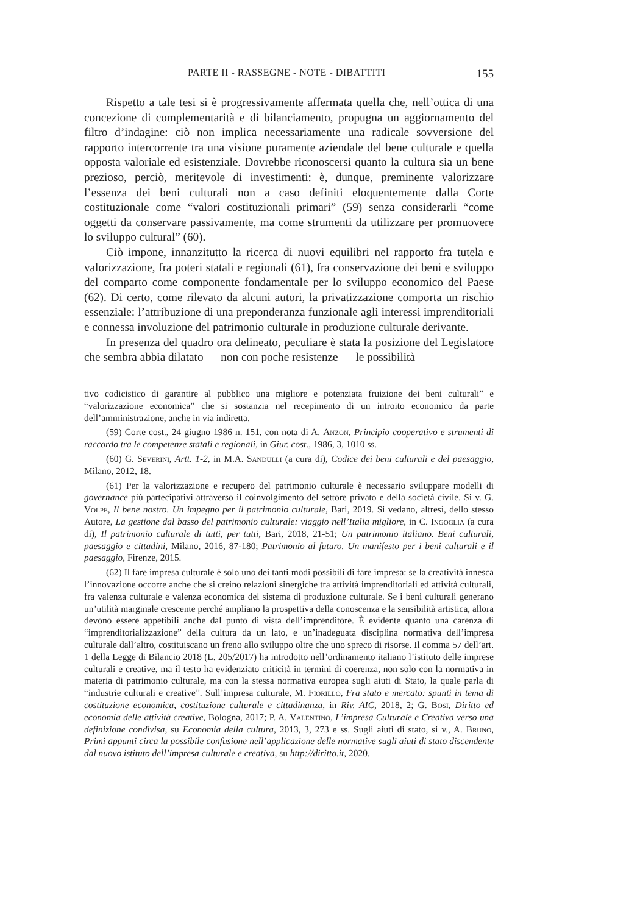PARTE II - RASSEGNE - NOTE - DIBATTITI 155
Rispetto a tale tesi si è progressivamente affermata quella che, nell’ottica di una concezione di complementarità e di bilanciamento, propugna un aggiornamento del filtro d’indagine: ciò non implica necessariamente una radicale sovversione del rapporto intercorrente tra una visione puramente aziendale del bene culturale e quella opposta valoriale ed esistenziale. Dovrebbe riconoscersi quanto la cultura sia un bene prezioso, perciò, meritevole di investimenti: è, dunque, preminente valorizzare l’essenza dei beni culturali non a caso definiti eloquentemente dalla Corte costituzionale come “valori costituzionali primari” (59) senza considerarli “come oggetti da conservare passivamente, ma come strumenti da utilizzare per promuovere lo sviluppo cultural” (60).
Ciò impone, innanzitutto la ricerca di nuovi equilibri nel rapporto fra tutela e valorizzazione, fra poteri statali e regionali (61), fra conservazione dei beni e sviluppo del comparto come componente fondamentale per lo sviluppo economico del Paese (62). Di certo, come rilevato da alcuni autori, la privatizzazione comporta un rischio essenziale: l’attribuzione di una preponderanza funzionale agli interessi imprenditoriali e connessa involuzione del patrimonio culturale in produzione culturale derivante.
In presenza del quadro ora delineato, peculiare è stata la posizione del Legislatore che sembra abbia dilatato — non con poche resistenze — le possibilità
tivo codicistico di garantire al pubblico una migliore e potenziata fruizione dei beni culturali” e “valorizzazione economica” che si sostanzia nel recepimento di un introito economico da parte dell’amministrazione, anche in via indiretta.
(59) Corte cost., 24 giugno 1986 n. 151, con nota di A. Anzon, Principio cooperativo e strumenti di raccordo tra le competenze statali e regionali, in Giur. cost., 1986, 3, 1010 ss.
(60) G. Severini, Artt. 1-2, in M.A. Sandulli (a cura di), Codice dei beni culturali e del paesaggio, Milano, 2012, 18.
(61) Per la valorizzazione e recupero del patrimonio culturale è necessario sviluppare modelli di governance più partecipativi attraverso il coinvolgimento del settore privato e della società civile. Si v. G. Volpe, Il bene nostro. Un impegno per il patrimonio culturale, Bari, 2019. Si vedano, altresì, dello stesso Autore, La gestione dal basso del patrimonio culturale: viaggio nell’Italia migliore, in C. Ingoglia (a cura di), Il patrimonio culturale di tutti, per tutti, Bari, 2018, 21-51; Un patrimonio italiano. Beni culturali, paesaggio e cittadini, Milano, 2016, 87-180; Patrimonio al futuro. Un manifesto per i beni culturali e il paesaggio, Firenze, 2015.
(62) Il fare impresa culturale è solo uno dei tanti modi possibili di fare impresa: se la creatività innesca l’innovazione occorre anche che si creino relazioni sinergiche tra attività imprenditoriali ed attività culturali, fra valenza culturale e valenza economica del sistema di produzione culturale. Se i beni culturali generano un’utilità marginale crescente perché ampliano la prospettiva della conoscenza e la sensibilità artistica, allora devono essere appetibili anche dal punto di vista dell’imprenditore. È evidente quanto una carenza di “imprenditorializzazione” della cultura da un lato, e un’inadeguata disciplina normativa dell’impresa culturale dall’altro, costituiscano un freno allo sviluppo oltre che uno spreco di risorse. Il comma 57 dell’art. 1 della Legge di Bilancio 2018 (L. 205/2017) ha introdotto nell’ordinamento italiano l’istituto delle imprese culturali e creative, ma il testo ha evidenziato criticità in termini di coerenza, non solo con la normativa in materia di patrimonio culturale, ma con la stessa normativa europea sugli aiuti di Stato, la quale parla di “industrie culturali e creative”. Sull’impresa culturale, M. Fiorillo, Fra stato e mercato: spunti in tema di costituzione economica, costituzione culturale e cittadinanza, in Riv. AIC, 2018, 2; G. Bosi, Diritto ed economia delle attività creative, Bologna, 2017; P. A. Valentino, L’impresa Culturale e Creativa verso una definizione condivisa, su Economia della cultura, 2013, 3, 273 e ss. Sugli aiuti di stato, si v., A. Bruno, Primi appunti circa la possibile confusione nell’applicazione delle normative sugli aiuti di stato discendente dal nuovo istituto dell’impresa culturale e creativa, su http://diritto.it, 2020.